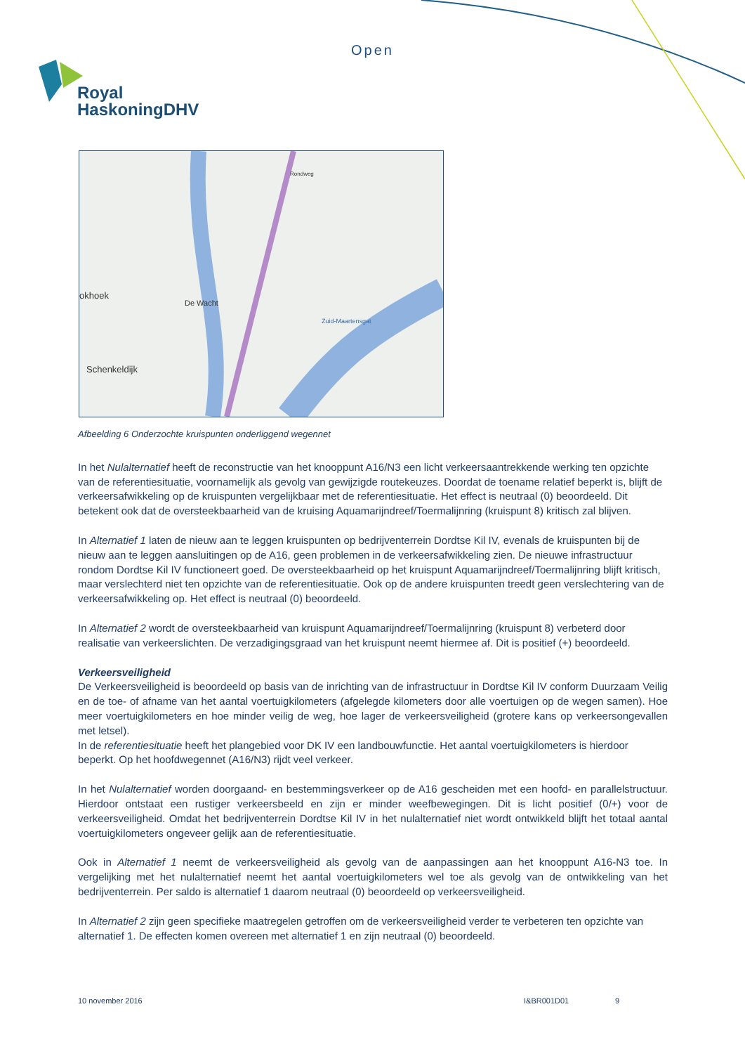Open
Royal
HaskoningDHV
De Wacht
Schenkeldijk
okhoek
Zuid-Maartensgat
Rondweg
Afbeelding 6 Onderzochte kruispunten onderliggend wegennet
In het Nulalternatief heeft de reconstructie van het knooppunt A16/N3 een licht verkeersaantrekkende werking ten opzichte van de referentiesituatie, voornamelijk als gevolg van gewijzigde routekeuzes. Doordat de toename relatief beperkt is, blijft de verkeersafwikkeling op de kruispunten vergelijkbaar met de referentiesituatie. Het effect is neutraal (0) beoordeeld. Dit betekent ook dat de oversteekbaarheid van de kruising Aquamarijndreef/Toermalijnring (kruispunt 8) kritisch zal blijven.
In Alternatief 1 laten de nieuw aan te leggen kruispunten op bedrijventerrein Dordtse Kil IV, evenals de kruispunten bij de nieuw aan te leggen aansluitingen op de A16, geen problemen in de verkeersafwikkeling zien. De nieuwe infrastructuur rondom Dordtse Kil IV functioneert goed. De oversteekbaarheid op het kruispunt Aquamarijndreef/Toermalijnring blijft kritisch, maar verslechterd niet ten opzichte van de referentiesituatie. Ook op de andere kruispunten treedt geen verslechtering van de verkeersafwikkeling op. Het effect is neutraal (0) beoordeeld.
In Alternatief 2 wordt de oversteekbaarheid van kruispunt Aquamarijndreef/Toermalijnring (kruispunt 8) verbeterd door realisatie van verkeerslichten. De verzadigingsgraad van het kruispunt neemt hiermee af. Dit is positief (+) beoordeeld.
Verkeersveiligheid
De Verkeersveiligheid is beoordeeld op basis van de inrichting van de infrastructuur in Dordtse Kil IV conform Duurzaam Veilig en de toe- of afname van het aantal voertuigkilometers (afgelegde kilometers door alle voertuigen op de wegen samen). Hoe meer voertuigkilometers en hoe minder veilig de weg, hoe lager de verkeersveiligheid (grotere kans op verkeersongevallen met letsel).
In de referentiesituatie heeft het plangebied voor DK IV een landbouwfunctie. Het aantal voertuigkilometers is hierdoor beperkt. Op het hoofdwegennet (A16/N3) rijdt veel verkeer.
In het Nulalternatief worden doorgaand- en bestemmingsverkeer op de A16 gescheiden met een hoofd- en parallelstructuur. Hierdoor ontstaat een rustiger verkeersbeeld en zijn er minder weefbewegingen. Dit is licht positief (0/+) voor de verkeersveiligheid. Omdat het bedrijventerrein Dordtse Kil IV in het nulalternatief niet wordt ontwikkeld blijft het totaal aantal voertuigkilometers ongeveer gelijk aan de referentiesituatie.
Ook in Alternatief 1 neemt de verkeersveiligheid als gevolg van de aanpassingen aan het knooppunt A16-N3 toe. In vergelijking met het nulalternatief neemt het aantal voertuigkilometers wel toe als gevolg van de ontwikkeling van het bedrijventerrein. Per saldo is alternatief 1 daarom neutraal (0) beoordeeld op verkeersveiligheid.
In Alternatief 2 zijn geen specifieke maatregelen getroffen om de verkeersveiligheid verder te verbeteren ten opzichte van alternatief 1. De effecten komen overeen met alternatief 1 en zijn neutraal (0) beoordeeld.
10 november 2016 I&BR001D01 9